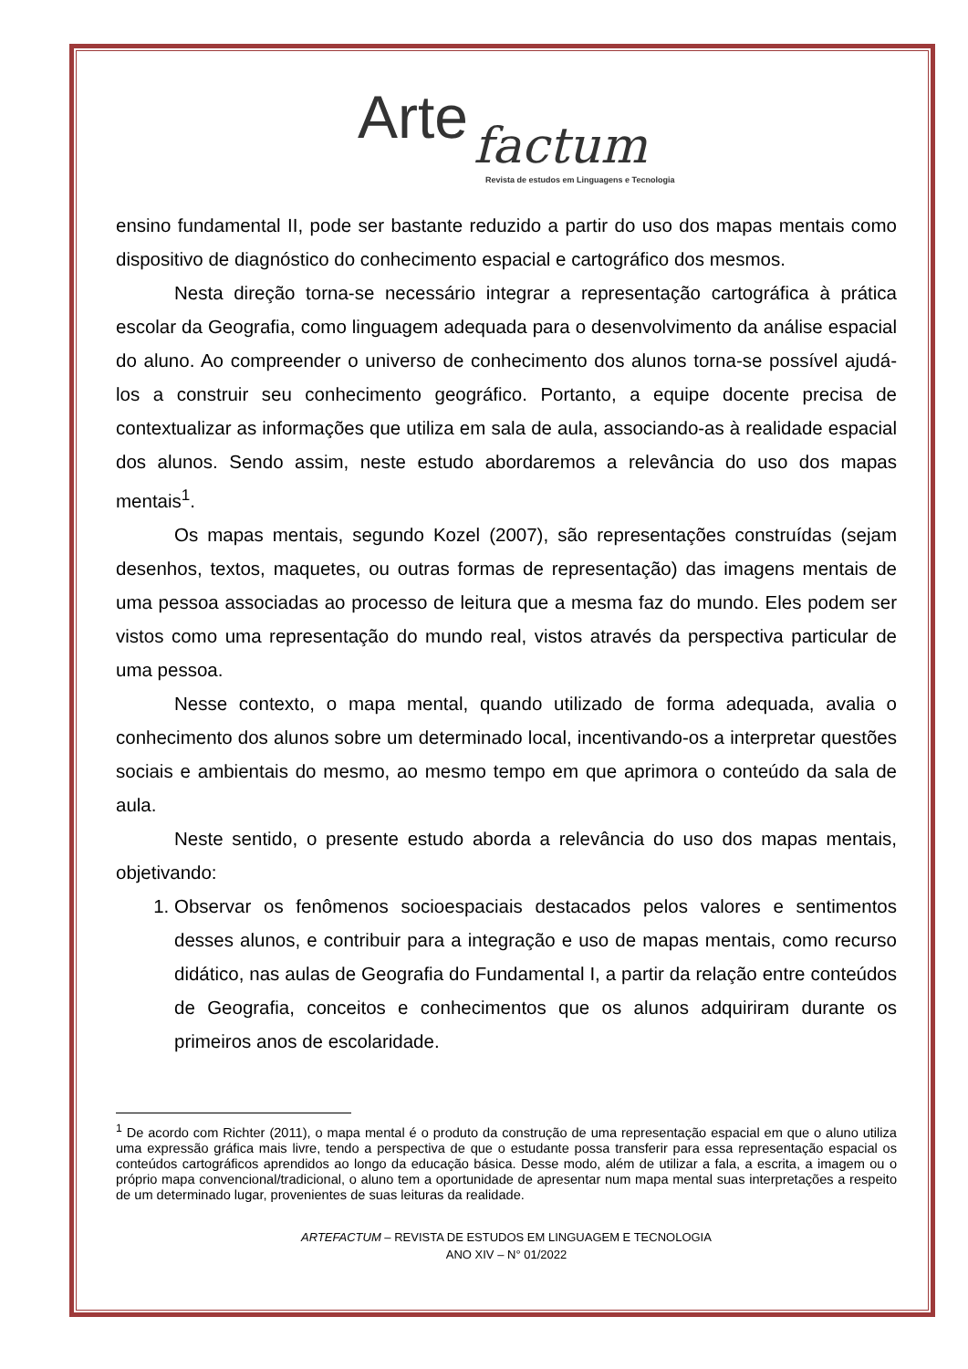Arte factum
Revista de estudos em Linguagens e Tecnologia
ensino fundamental II, pode ser bastante reduzido a partir do uso dos mapas mentais como dispositivo de diagnóstico do conhecimento espacial e cartográfico dos mesmos.
Nesta direção torna-se necessário integrar a representação cartográfica à prática escolar da Geografia, como linguagem adequada para o desenvolvimento da análise espacial do aluno. Ao compreender o universo de conhecimento dos alunos torna-se possível ajudá-los a construir seu conhecimento geográfico. Portanto, a equipe docente precisa de contextualizar as informações que utiliza em sala de aula, associando-as à realidade espacial dos alunos. Sendo assim, neste estudo abordaremos a relevância do uso dos mapas mentais<sup>1</sup>.
Os mapas mentais, segundo Kozel (2007), são representações construídas (sejam desenhos, textos, maquetes, ou outras formas de representação) das imagens mentais de uma pessoa associadas ao processo de leitura que a mesma faz do mundo. Eles podem ser vistos como uma representação do mundo real, vistos através da perspectiva particular de uma pessoa.
Nesse contexto, o mapa mental, quando utilizado de forma adequada, avalia o conhecimento dos alunos sobre um determinado local, incentivando-os a interpretar questões sociais e ambientais do mesmo, ao mesmo tempo em que aprimora o conteúdo da sala de aula.
Neste sentido, o presente estudo aborda a relevância do uso dos mapas mentais, objetivando:
1. Observar os fenômenos socioespaciais destacados pelos valores e sentimentos desses alunos, e contribuir para a integração e uso de mapas mentais, como recurso didático, nas aulas de Geografia do Fundamental I, a partir da relação entre conteúdos de Geografia, conceitos e conhecimentos que os alunos adquiriram durante os primeiros anos de escolaridade.
<sup>1</sup> De acordo com Richter (2011), o mapa mental é o produto da construção de uma representação espacial em que o aluno utiliza uma expressão gráfica mais livre, tendo a perspectiva de que o estudante possa transferir para essa representação espacial os conteúdos cartográficos aprendidos ao longo da educação básica. Desse modo, além de utilizar a fala, a escrita, a imagem ou o próprio mapa convencional/tradicional, o aluno tem a oportunidade de apresentar num mapa mental suas interpretações a respeito de um determinado lugar, provenientes de suas leituras da realidade.
ARTEFACTUM – REVISTA DE ESTUDOS EM LINGUAGEM E TECNOLOGIA
ANO XIV – N° 01/2022